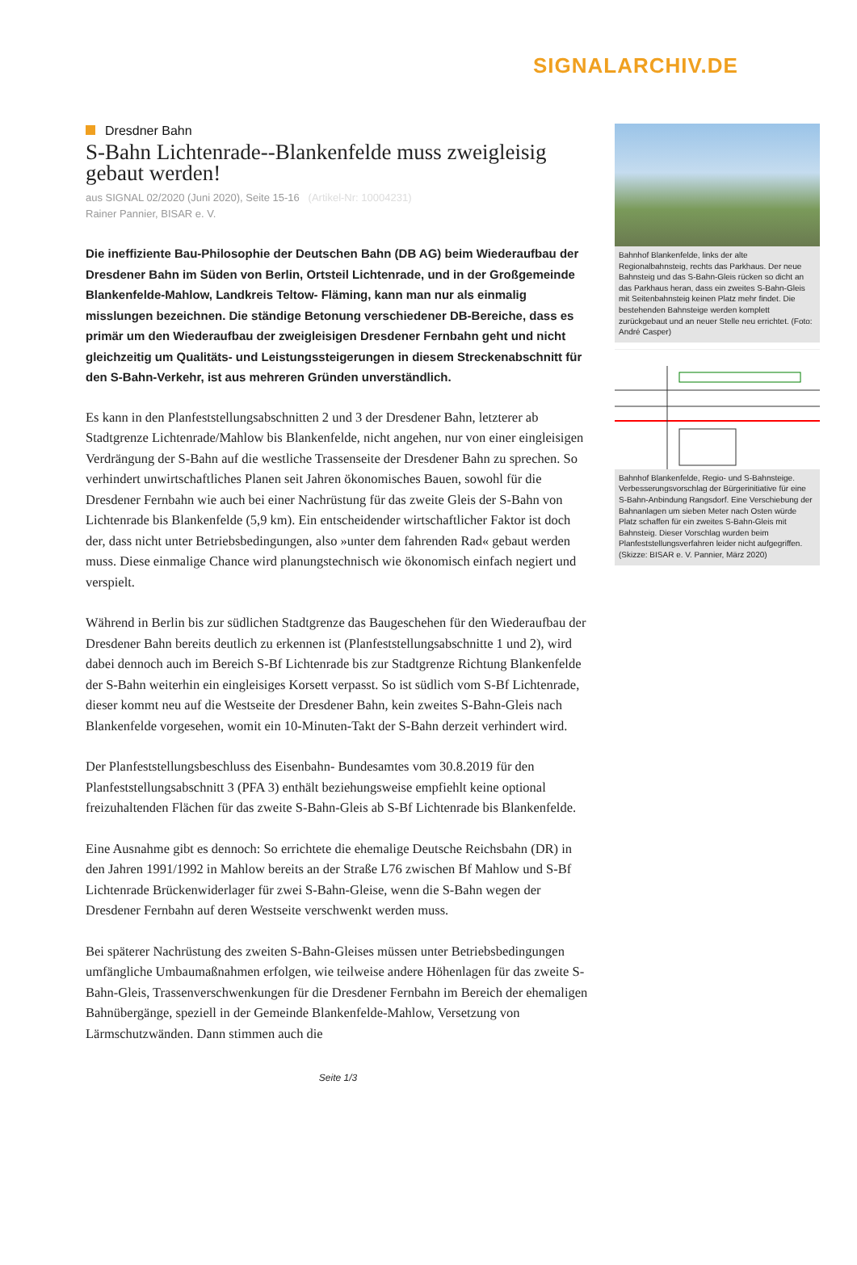SIGNALARCHIV.DE
Dresdner Bahn
S-Bahn Lichtenrade--Blankenfelde muss zweigleisig gebaut werden!
aus SIGNAL 02/2020 (Juni 2020), Seite 15-16 (Artikel-Nr: 10004231)
Rainer Pannier, BISAR e. V.
Die ineffiziente Bau-Philosophie der Deutschen Bahn (DB AG) beim Wiederaufbau der Dresdener Bahn im Süden von Berlin, Ortsteil Lichtenrade, und in der Großgemeinde Blankenfelde-Mahlow, Landkreis Teltow- Fläming, kann man nur als einmalig misslungen bezeichnen. Die ständige Betonung verschiedener DB-Bereiche, dass es primär um den Wiederaufbau der zweigleisigen Dresdener Fernbahn geht und nicht gleichzeitig um Qualitäts- und Leistungssteigerungen in diesem Streckenabschnitt für den S-Bahn-Verkehr, ist aus mehreren Gründen unverständlich.
Es kann in den Planfeststellungsabschnitten 2 und 3 der Dresdener Bahn, letzterer ab Stadtgrenze Lichtenrade/Mahlow bis Blankenfelde, nicht angehen, nur von einer eingleisigen Verdrängung der S-Bahn auf die westliche Trassenseite der Dresdener Bahn zu sprechen. So verhindert unwirtschaftliches Planen seit Jahren ökonomisches Bauen, sowohl für die Dresdener Fernbahn wie auch bei einer Nachrüstung für das zweite Gleis der S-Bahn von Lichtenrade bis Blankenfelde (5,9 km). Ein entscheidender wirtschaftlicher Faktor ist doch der, dass nicht unter Betriebsbedingungen, also »unter dem fahrenden Rad« gebaut werden muss. Diese einmalige Chance wird planungstechnisch wie ökonomisch einfach negiert und verspielt.
Während in Berlin bis zur südlichen Stadtgrenze das Baugeschehen für den Wiederaufbau der Dresdener Bahn bereits deutlich zu erkennen ist (Planfeststellungsabschnitte 1 und 2), wird dabei dennoch auch im Bereich S-Bf Lichtenrade bis zur Stadtgrenze Richtung Blankenfelde der S-Bahn weiterhin ein eingleisiges Korsett verpasst. So ist südlich vom S-Bf Lichtenrade, dieser kommt neu auf die Westseite der Dresdener Bahn, kein zweites S-Bahn-Gleis nach Blankenfelde vorgesehen, womit ein 10-Minuten-Takt der S-Bahn derzeit verhindert wird.
Der Planfeststellungsbeschluss des Eisenbahn- Bundesamtes vom 30.8.2019 für den Planfeststellungsabschnitt 3 (PFA 3) enthält beziehungsweise empfiehlt keine optional freizuhaltenden Flächen für das zweite S-Bahn-Gleis ab S-Bf Lichtenrade bis Blankenfelde.
Eine Ausnahme gibt es dennoch: So errichtete die ehemalige Deutsche Reichsbahn (DR) in den Jahren 1991/1992 in Mahlow bereits an der Straße L76 zwischen Bf Mahlow und S-Bf Lichtenrade Brückenwiderlager für zwei S-Bahn-Gleise, wenn die S-Bahn wegen der Dresdener Fernbahn auf deren Westseite verschwenkt werden muss.
Bei späterer Nachrüstung des zweiten S-Bahn-Gleises müssen unter Betriebsbedingungen umfängliche Umbaumaßnahmen erfolgen, wie teilweise andere Höhenlagen für das zweite S-Bahn-Gleis, Trassenverschwenkungen für die Dresdener Fernbahn im Bereich der ehemaligen Bahnübergänge, speziell in der Gemeinde Blankenfelde-Mahlow, Versetzung von Lärmschutzwänden. Dann stimmen auch die
Bahnhof Blankenfelde, links der alte Regionalbahnsteig, rechts das Parkhaus. Der neue Bahnsteig und das S-Bahn-Gleis rücken so dicht an das Parkhaus heran, dass ein zweites S-Bahn-Gleis mit Seitenbahnsteig keinen Platz mehr findet. Die bestehenden Bahnsteige werden komplett zurückgebaut und an neuer Stelle neu errichtet. (Foto: André Casper)
Bahnhof Blankenfelde, Regio- und S-Bahnsteige. Verbesserungsvorschlag der Bürgerinitiative für eine S-Bahn-Anbindung Rangsdorf. Eine Verschiebung der Bahnanlagen um sieben Meter nach Osten würde Platz schaffen für ein zweites S-Bahn-Gleis mit Bahnsteig. Dieser Vorschlag wurden beim Planfeststellungsverfahren leider nicht aufgegriffen. (Skizze: BISAR e. V. Pannier, März 2020)
Seite 1/3